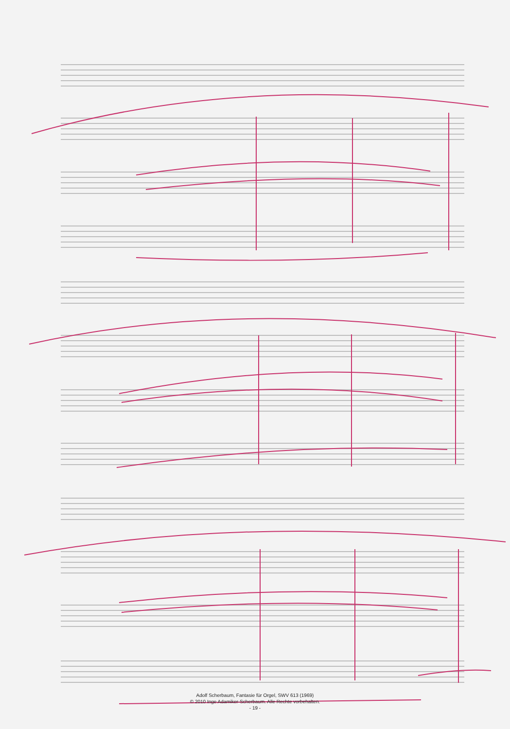Adolf Scherbaum, Fantasie für Orgel, SWV 613 (1969)
© 2010 Inge Adamiker-Scherbaum. Alle Rechte vorbehalten.
- 19 -